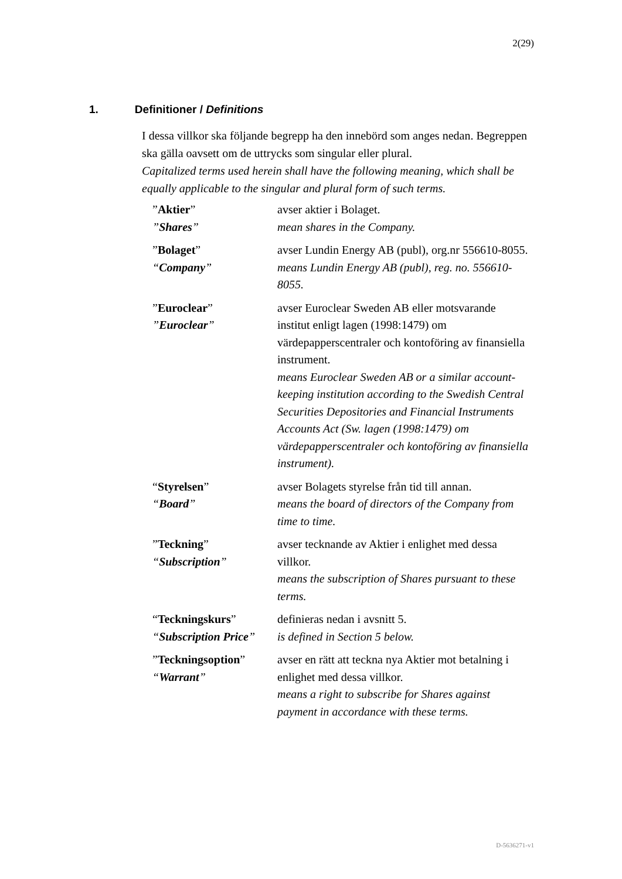2(29)
1. Definitioner / Definitions
I dessa villkor ska följande begrepp ha den innebörd som anges nedan. Begreppen ska gälla oavsett om de uttrycks som singular eller plural.
Capitalized terms used herein shall have the following meaning, which shall be equally applicable to the singular and plural form of such terms.
| ” Aktier ” ” Shares ” | avser aktier i Bolaget. mean shares in the Company. |
| ” Bolaget ” “ Company ” | avser Lundin Energy AB (publ), org.nr 556610-8055. means Lundin Energy AB (publ), reg. no. 556610-8055. |
| ” Euroclear ” ” Euroclear ” | avser Euroclear Sweden AB eller motsvarande institut enligt lagen (1998:1479) om värdepapperscentraler och kontoföring av finansiella instrument. means Euroclear Sweden AB or a similar account-keeping institution according to the Swedish Central Securities Depositories and Financial Instruments Accounts Act (Sw. lagen (1998:1479) om värdepapperscentraler och kontoföring av finansiella instrument). |
| “ Styrelsen ” “ Board ” | avser Bolagets styrelse från tid till annan. means the board of directors of the Company from time to time. |
| ” Teckning ” “ Subscription ” | avser tecknande av Aktier i enlighet med dessa villkor. means the subscription of Shares pursuant to these terms. |
| “ Teckningskurs ” “ Subscription Price ” | definieras nedan i avsnitt 5. is defined in Section 5 below. |
| ” Teckningsoption ” “ Warrant ” | avser en rätt att teckna nya Aktier mot betalning i enlighet med dessa villkor. means a right to subscribe for Shares against payment in accordance with these terms. |
D-5636271-v1